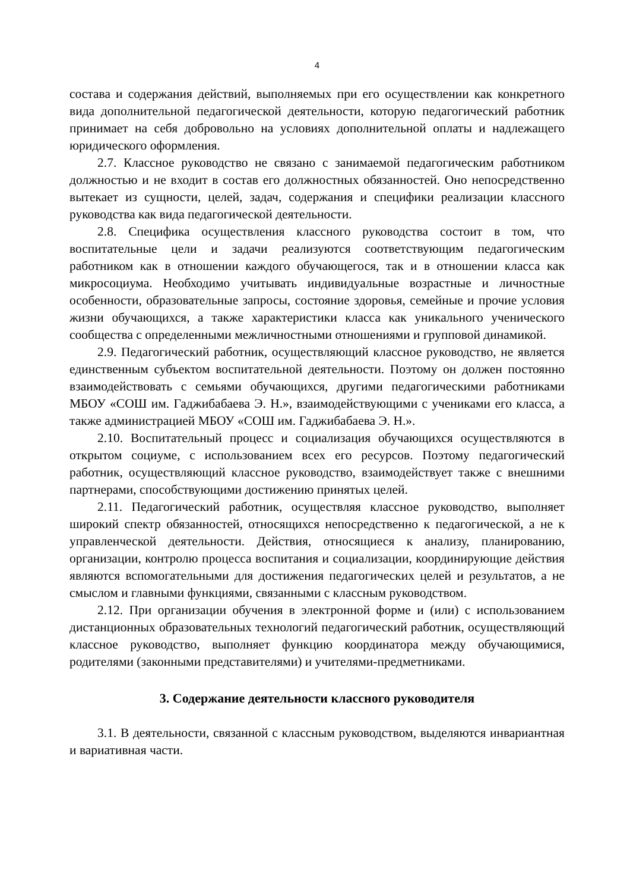4
состава и содержания действий, выполняемых при его осуществлении как конкретного вида дополнительной педагогической деятельности, которую педагогический работник принимает на себя добровольно на условиях дополнительной оплаты и надлежащего юридического оформления.
2.7. Классное руководство не связано с занимаемой педагогическим работником должностью и не входит в состав его должностных обязанностей. Оно непосредственно вытекает из сущности, целей, задач, содержания и специфики реализации классного руководства как вида педагогической деятельности.
2.8. Специфика осуществления классного руководства состоит в том, что воспитательные цели и задачи реализуются соответствующим педагогическим работником как в отношении каждого обучающегося, так и в отношении класса как микросоциума. Необходимо учитывать индивидуальные возрастные и личностные особенности, образовательные запросы, состояние здоровья, семейные и прочие условия жизни обучающихся, а также характеристики класса как уникального ученического сообщества с определенными межличностными отношениями и групповой динамикой.
2.9. Педагогический работник, осуществляющий классное руководство, не является единственным субъектом воспитательной деятельности. Поэтому он должен постоянно взаимодействовать с семьями обучающихся, другими педагогическими работниками МБОУ «СОШ им. Гаджибабаева Э. Н.», взаимодействующими с учениками его класса, а также администрацией МБОУ «СОШ им. Гаджибабаева Э. Н.».
2.10. Воспитательный процесс и социализация обучающихся осуществляются в открытом социуме, с использованием всех его ресурсов. Поэтому педагогический работник, осуществляющий классное руководство, взаимодействует также с внешними партнерами, способствующими достижению принятых целей.
2.11. Педагогический работник, осуществляя классное руководство, выполняет широкий спектр обязанностей, относящихся непосредственно к педагогической, а не к управленческой деятельности. Действия, относящиеся к анализу, планированию, организации, контролю процесса воспитания и социализации, координирующие действия являются вспомогательными для достижения педагогических целей и результатов, а не смыслом и главными функциями, связанными с классным руководством.
2.12. При организации обучения в электронной форме и (или) с использованием дистанционных образовательных технологий педагогический работник, осуществляющий классное руководство, выполняет функцию координатора между обучающимися, родителями (законными представителями) и учителями-предметниками.
3. Содержание деятельности классного руководителя
3.1. В деятельности, связанной с классным руководством, выделяются инвариантная и вариативная части.